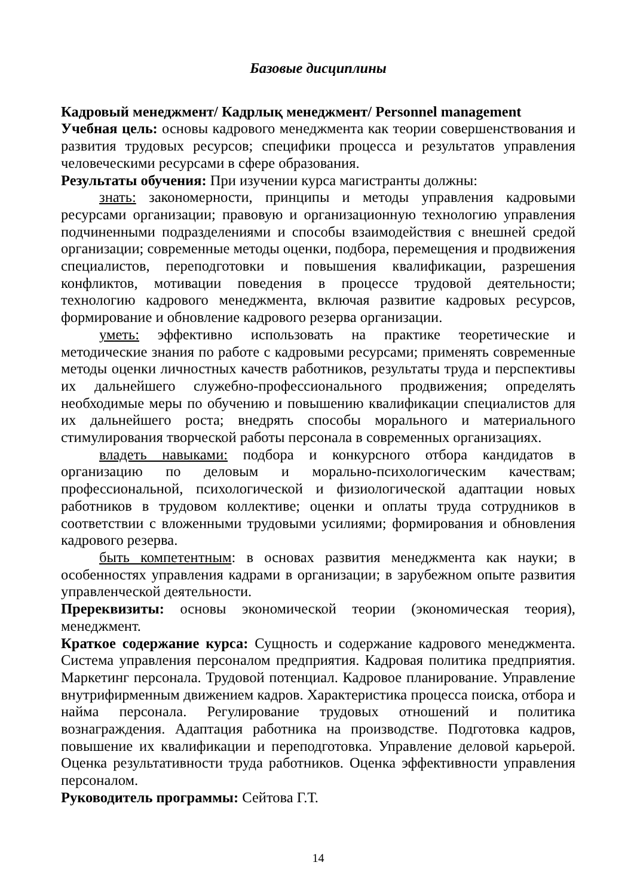Базовые дисциплины
Кадровый менеджмент/ Кадрлық менеджмент/ Personnel management
Учебная цель: основы кадрового менеджмента как теории совершенствования и развития трудовых ресурсов; специфики процесса и результатов управления человеческими ресурсами в сфере образования.
Результаты обучения: При изучении курса магистранты должны:
знать: закономерности, принципы и методы управления кадровыми ресурсами организации; правовую и организационную технологию управления подчиненными подразделениями и способы взаимодействия с внешней средой организации; современные методы оценки, подбора, перемещения и продвижения специалистов, переподготовки и повышения квалификации, разрешения конфликтов, мотивации поведения в процессе трудовой деятельности; технологию кадрового менеджмента, включая развитие кадровых ресурсов, формирование и обновление кадрового резерва организации.
уметь: эффективно использовать на практике теоретические и методические знания по работе с кадровыми ресурсами; применять современные методы оценки личностных качеств работников, результаты труда и перспективы их дальнейшего служебно-профессионального продвижения; определять необходимые меры по обучению и повышению квалификации специалистов для их дальнейшего роста; внедрять способы морального и материального стимулирования творческой работы персонала в современных организациях.
владеть навыками: подбора и конкурсного отбора кандидатов в организацию по деловым и морально-психологическим качествам; профессиональной, психологической и физиологической адаптации новых работников в трудовом коллективе; оценки и оплаты труда сотрудников в соответствии с вложенными трудовыми усилиями; формирования и обновления кадрового резерва.
быть компетентным: в основах развития менеджмента как науки; в особенностях управления кадрами в организации; в зарубежном опыте развития управленческой деятельности.
Пререквизиты: основы экономической теории (экономическая теория), менеджмент.
Краткое содержание курса: Сущность и содержание кадрового менеджмента. Система управления персоналом предприятия. Кадровая политика предприятия. Маркетинг персонала. Трудовой потенциал. Кадровое планирование. Управление внутрифирменным движением кадров. Характеристика процесса поиска, отбора и найма персонала. Регулирование трудовых отношений и политика вознаграждения. Адаптация работника на производстве. Подготовка кадров, повышение их квалификации и переподготовка. Управление деловой карьерой. Оценка результативности труда работников. Оценка эффективности управления персоналом.
Руководитель программы: Сейтова Г.Т.
14